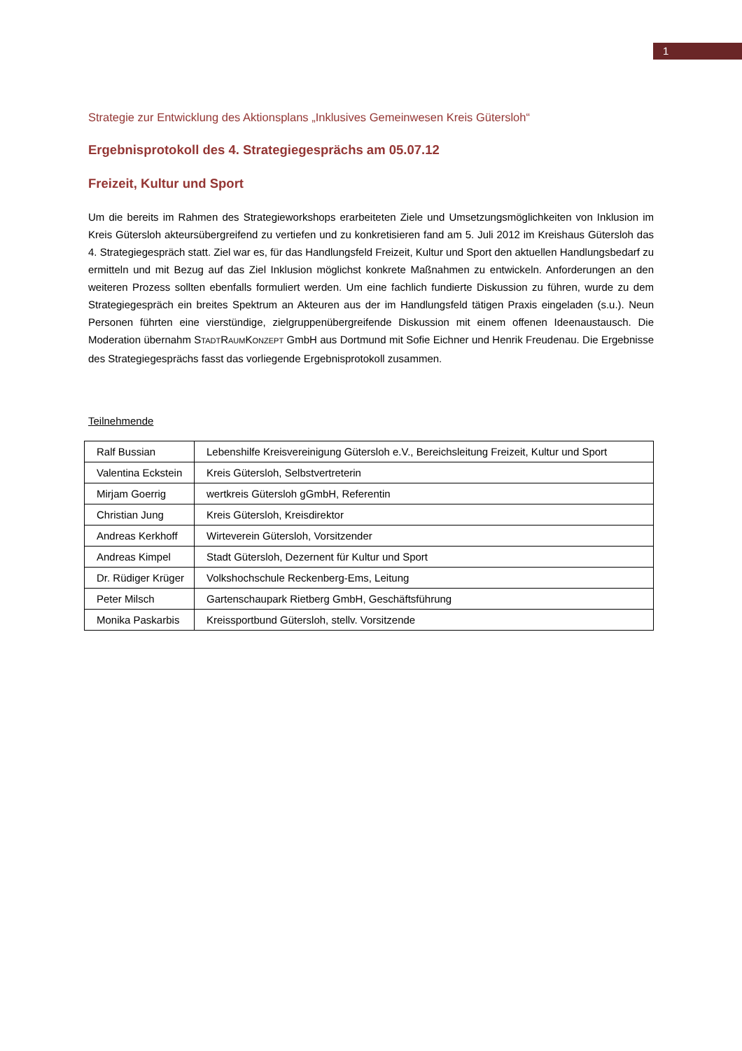1
Strategie zur Entwicklung des Aktionsplans „Inklusives Gemeinwesen Kreis Gütersloh“
Ergebnisprotokoll des 4. Strategiegesprächs am 05.07.12
Freizeit, Kultur und Sport
Um die bereits im Rahmen des Strategieworkshops erarbeiteten Ziele und Umsetzungsmöglichkeiten von Inklusion im Kreis Gütersloh akteursübergreifend zu vertiefen und zu konkretisieren fand am 5. Juli 2012 im Kreishaus Gütersloh das 4. Strategiegespräch statt. Ziel war es, für das Handlungsfeld Freizeit, Kultur und Sport den aktuellen Handlungsbedarf zu ermitteln und mit Bezug auf das Ziel Inklusion möglichst konkrete Maßnahmen zu entwickeln. Anforderungen an den weiteren Prozess sollten ebenfalls formuliert werden. Um eine fachlich fundierte Diskussion zu führen, wurde zu dem Strategiegespräch ein breites Spektrum an Akteuren aus der im Handlungsfeld tätigen Praxis eingeladen (s.u.). Neun Personen führten eine vierstündige, zielgruppenübergreifende Diskussion mit einem offenen Ideenaustausch. Die Moderation übernahm STADTRAUMKONZEPT GmbH aus Dortmund mit Sofie Eichner und Henrik Freudenau. Die Ergebnisse des Strategiegesprächs fasst das vorliegende Ergebnisprotokoll zusammen.
Teilnehmende
| Ralf Bussian | Lebenshilfe Kreisvereinigung Gütersloh e.V., Bereichsleitung Freizeit, Kultur und Sport |
| Valentina Eckstein | Kreis Gütersloh, Selbstvertreterin |
| Mirjam Goerrig | wertkreis Gütersloh gGmbH, Referentin |
| Christian Jung | Kreis Gütersloh, Kreisdirektor |
| Andreas Kerkhoff | Wirteverein Gütersloh, Vorsitzender |
| Andreas Kimpel | Stadt Gütersloh, Dezernent für Kultur und Sport |
| Dr. Rüdiger Krüger | Volkshochschule Reckenberg-Ems, Leitung |
| Peter Milsch | Gartenschaupark Rietberg GmbH, Geschäftsführung |
| Monika Paskarbis | Kreissportbund Gütersloh, stellv. Vorsitzende |